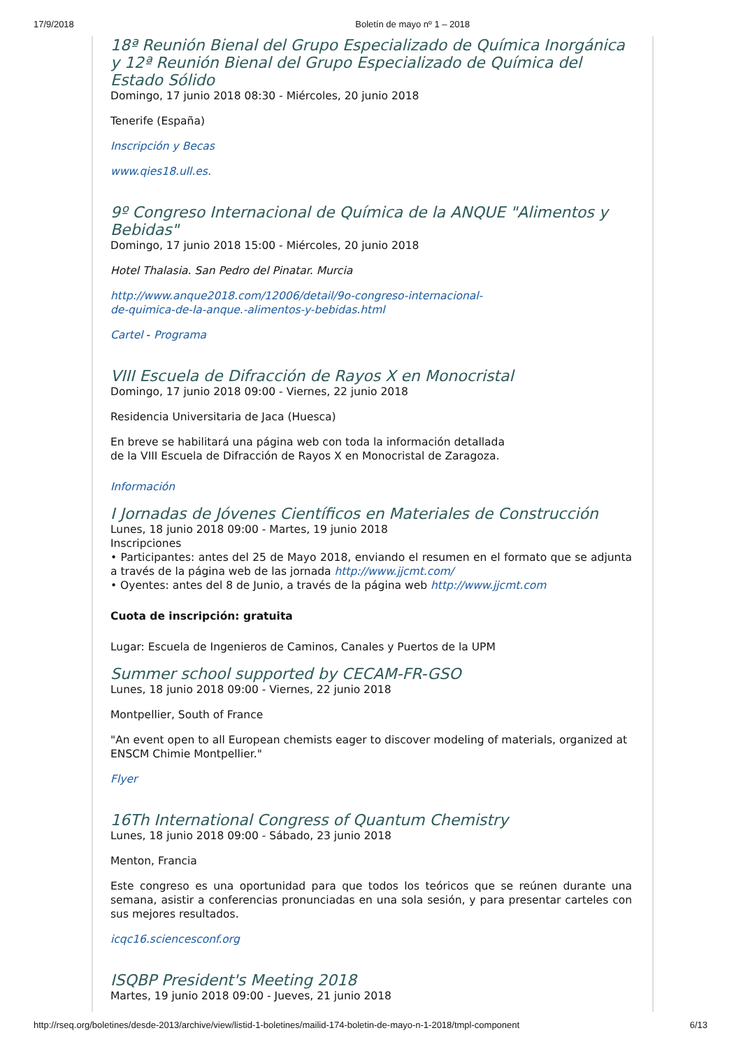17/9/2018 Boletín de mayo nº 1 – 2018
18ª Reunión Bienal del Grupo Especializado de Química Inorgánica y 12ª Reunión Bienal del Grupo Especializado de Química del Estado Sólido
Domingo, 17 junio 2018 08:30 - Miércoles, 20 junio 2018
Tenerife (España)
Inscripción y Becas
www.qies18.ull.es.
9º Congreso Internacional de Química de la ANQUE "Alimentos y Bebidas"
Domingo, 17 junio 2018 15:00 - Miércoles, 20 junio 2018
Hotel Thalasia. San Pedro del Pinatar. Murcia
http://www.anque2018.com/12006/detail/9o-congreso-internacional-
de-quimica-de-la-anque.-alimentos-y-bebidas.html
Cartel - Programa
VIII Escuela de Difracción de Rayos X en Monocristal
Domingo, 17 junio 2018 09:00 - Viernes, 22 junio 2018
Residencia Universitaria de Jaca (Huesca)
En breve se habilitará una página web con toda la información detallada
de la VIII Escuela de Difracción de Rayos X en Monocristal de Zaragoza.
Información
I Jornadas de Jóvenes Científicos en Materiales de Construcción
Lunes, 18 junio 2018 09:00 - Martes, 19 junio 2018
Inscripciones
• Participantes: antes del 25 de Mayo 2018, enviando el resumen en el formato que se adjunta a través de la página web de las jornada http://www.jjcmt.com/
• Oyentes: antes del 8 de Junio, a través de la página web http://www.jjcmt.com
Cuota de inscripción: gratuita
Lugar: Escuela de Ingenieros de Caminos, Canales y Puertos de la UPM
Summer school supported by CECAM-FR-GSO
Lunes, 18 junio 2018 09:00 - Viernes, 22 junio 2018
Montpellier, South of France
"An event open to all European chemists eager to discover modeling of materials, organized at ENSCM Chimie Montpellier."
Flyer
16Th International Congress of Quantum Chemistry
Lunes, 18 junio 2018 09:00 - Sábado, 23 junio 2018
Menton, Francia
Este congreso es una oportunidad para que todos los teóricos que se reúnen durante una semana, asistir a conferencias pronunciadas en una sola sesión, y para presentar carteles con sus mejores resultados.
icqc16.sciencesconf.org
ISQBP President's Meeting 2018
Martes, 19 junio 2018 09:00 - Jueves, 21 junio 2018
http://rseq.org/boletines/desde-2013/archive/view/listid-1-boletines/mailid-174-boletin-de-mayo-n-1-2018/tmpl-component 6/13